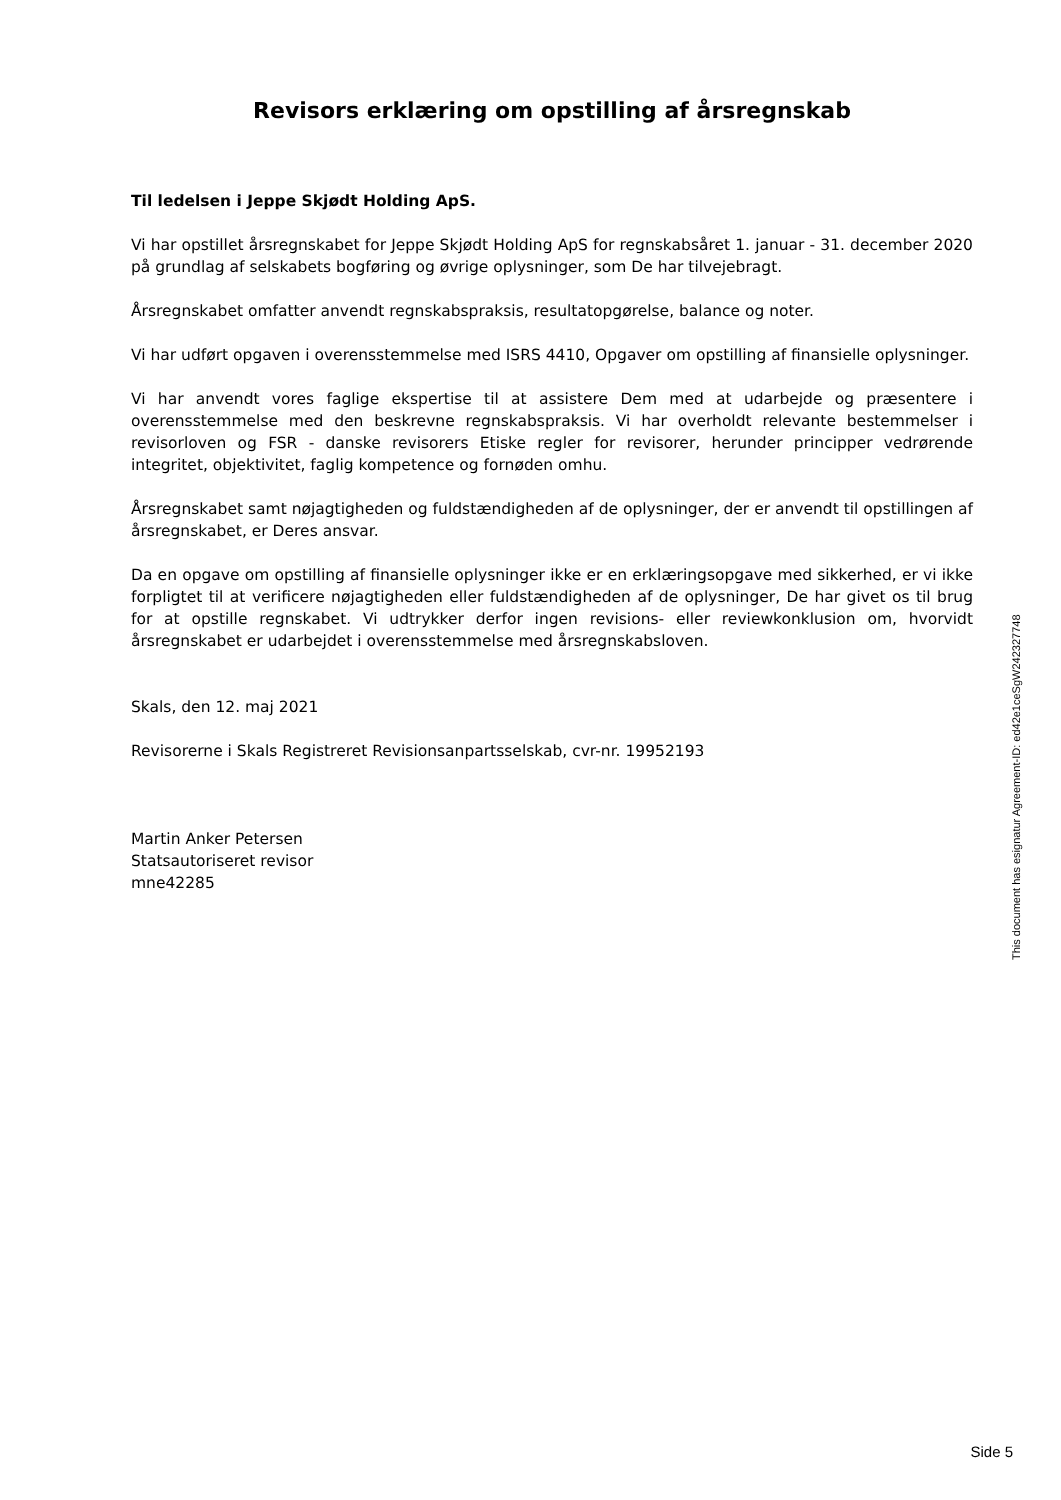Revisors erklæring om opstilling af årsregnskab
Til ledelsen i Jeppe Skjødt Holding ApS.
Vi har opstillet årsregnskabet for Jeppe Skjødt Holding ApS for regnskabsåret 1. januar - 31. december 2020 på grundlag af selskabets bogføring og øvrige oplysninger, som De har tilvejebragt.
Årsregnskabet omfatter anvendt regnskabspraksis, resultatopgørelse, balance og noter.
Vi har udført opgaven i overensstemmelse med ISRS 4410, Opgaver om opstilling af finansielle oplysninger.
Vi har anvendt vores faglige ekspertise til at assistere Dem med at udarbejde og præsentere i overensstemmelse med den beskrevne regnskabspraksis. Vi har overholdt relevante bestemmelser i revisorloven og FSR - danske revisorers Etiske regler for revisorer, herunder principper vedrørende integritet, objektivitet, faglig kompetence og fornøden omhu.
Årsregnskabet samt nøjagtigheden og fuldstændigheden af de oplysninger, der er anvendt til opstillingen af årsregnskabet, er Deres ansvar.
Da en opgave om opstilling af finansielle oplysninger ikke er en erklæringsopgave med sikkerhed, er vi ikke forpligtet til at verificere nøjagtigheden eller fuldstændigheden af de oplysninger, De har givet os til brug for at opstille regnskabet. Vi udtrykker derfor ingen revisions- eller reviewkonklusion om, hvorvidt årsregnskabet er udarbejdet i overensstemmelse med årsregnskabsloven.
Skals, den 12. maj 2021
Revisorerne i Skals Registreret Revisionsanpartsselskab, cvr-nr. 19952193
Martin Anker Petersen
Statsautoriseret revisor
mne42285
This document has esignatur Agreement-ID: ed42e1ceSgW242327748
Side 5